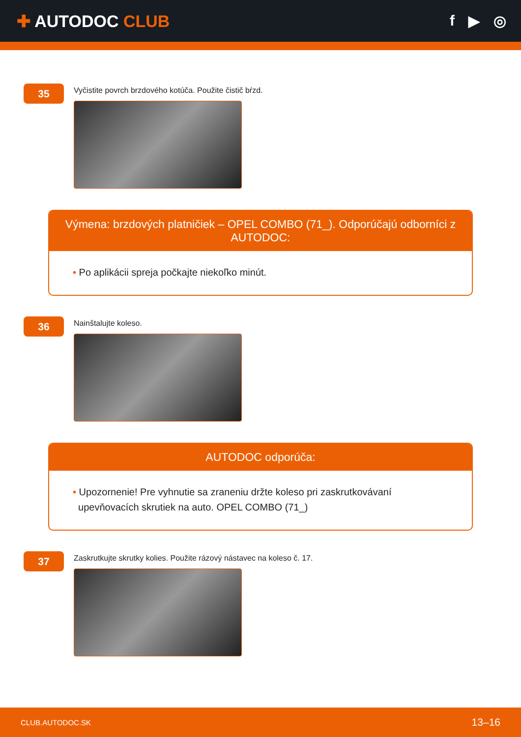✚ AUTODOC CLUB f ▶ ◎
35
Vyčistite povrch brzdového kotúča. Použite čistič bŕzd.
Výmena: brzdových platničiek – OPEL COMBO (71_). Odporúčajú odborníci z AUTODOC:
• Po aplikácii spreja počkajte niekoľko minút.
36
Nainštalujte koleso.
AUTODOC odporúča:
• Upozornenie! Pre vyhnutie sa zraneniu držte koleso pri zaskrutkovávaní
upevňovacích skrutiek na auto. OPEL COMBO (71_)
37
Zaskrutkujte skrutky kolies. Použite rázový nástavec na koleso č. 17.
CLUB.AUTODOC.SK 13–16